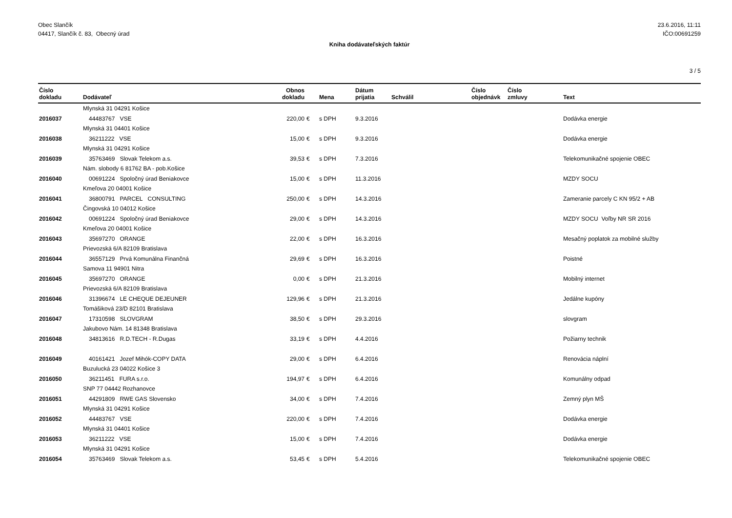Obec Slančík
04417, Slančík č. 83, Obecný úrad
23.6.2016, 11:11
IČO:00691259
Kniha dodávateľských faktúr
3 / 5
| Číslo dokladu | Dodávateľ | Obnos dokladu | | Mena | Dátum prijatia | Schválil | Číslo objednávk | Číslo zmluvy | Text |
| --- | --- | --- | --- | --- | --- | --- | --- | --- | --- |
| | Mlynská 31 04291 Košice | | | | | | | | |
| 2016037 | 44483767 VSE | 220,00 | € | s DPH | 9.3.2016 | | | | Dodávka energie |
| | Mlynská 31 04401 Košice | | | | | | | | |
| 2016038 | 36211222 VSE | 15,00 | € | s DPH | 9.3.2016 | | | | Dodávka energie |
| | Mlynská 31 04291 Košice | | | | | | | | |
| 2016039 | 35763469 Slovak Telekom a.s. | 39,53 | € | s DPH | 7.3.2016 | | | | Telekomunikačné spojenie OBEC |
| | Nám. slobody 6 81762 BA - pob.Košice | | | | | | | | |
| 2016040 | 00691224 Spoločný úrad Beniakovce | 15,00 | € | s DPH | 11.3.2016 | | | | MZDY SOCU |
| | Kmeľova 20 04001 Košice | | | | | | | | |
| 2016041 | 36800791 PARCEL CONSULTING | 250,00 | € | s DPH | 14.3.2016 | | | | Zameranie parcely C KN 95/2 + AB |
| | Čingovská 10 04012 Košice | | | | | | | | |
| 2016042 | 00691224 Spoločný úrad Beniakovce | 29,00 | € | s DPH | 14.3.2016 | | | | MZDY SOCU Voľby NR SR 2016 |
| | Kmeľova 20 04001 Košice | | | | | | | | |
| 2016043 | 35697270 ORANGE | 22,00 | € | s DPH | 16.3.2016 | | | | Mesačný poplatok za mobilné služby |
| | Prievozská 6/A 82109 Bratislava | | | | | | | | |
| 2016044 | 36557129 Prvá Komunálna Finančná | 29,69 | € | s DPH | 16.3.2016 | | | | Poistné |
| | Samova 11 94901 Nitra | | | | | | | | |
| 2016045 | 35697270 ORANGE | 0,00 | € | s DPH | 21.3.2016 | | | | Mobilný internet |
| | Prievozská 6/A 82109 Bratislava | | | | | | | | |
| 2016046 | 31396674 LE CHEQUE DEJEUNER | 129,96 | € | s DPH | 21.3.2016 | | | | Jedálne kupóny |
| | Tomášiková 23/D 82101 Bratislava | | | | | | | | |
| 2016047 | 17310598 SLOVGRAM | 38,50 | € | s DPH | 29.3.2016 | | | | slovgram |
| | Jakubovo Nám. 14 81348 Bratislava | | | | | | | | |
| 2016048 | 34813616 R.D.TECH - R.Dugas | 33,19 | € | s DPH | 4.4.2016 | | | | Požiarny technik |
| 2016049 | 40161421 Jozef Mihók-COPY DATA | 29,00 | € | s DPH | 6.4.2016 | | | | Renovácia náplní |
| | Buzulucká 23 04022 Košice 3 | | | | | | | | |
| 2016050 | 36211451 FURA s.r.o. | 194,97 | € | s DPH | 6.4.2016 | | | | Komunálny odpad |
| | SNP 77 04442 Rozhanovce | | | | | | | | |
| 2016051 | 44291809 RWE GAS Slovensko | 34,00 | € | s DPH | 7.4.2016 | | | | Zemný plyn MŠ |
| | Mlynská 31 04291 Košice | | | | | | | | |
| 2016052 | 44483767 VSE | 220,00 | € | s DPH | 7.4.2016 | | | | Dodávka energie |
| | Mlynská 31 04401 Košice | | | | | | | | |
| 2016053 | 36211222 VSE | 15,00 | € | s DPH | 7.4.2016 | | | | Dodávka energie |
| | Mlynská 31 04291 Košice | | | | | | | | |
| 2016054 | 35763469 Slovak Telekom a.s. | 53,45 | € | s DPH | 5.4.2016 | | | | Telekomunikačné spojenie OBEC |